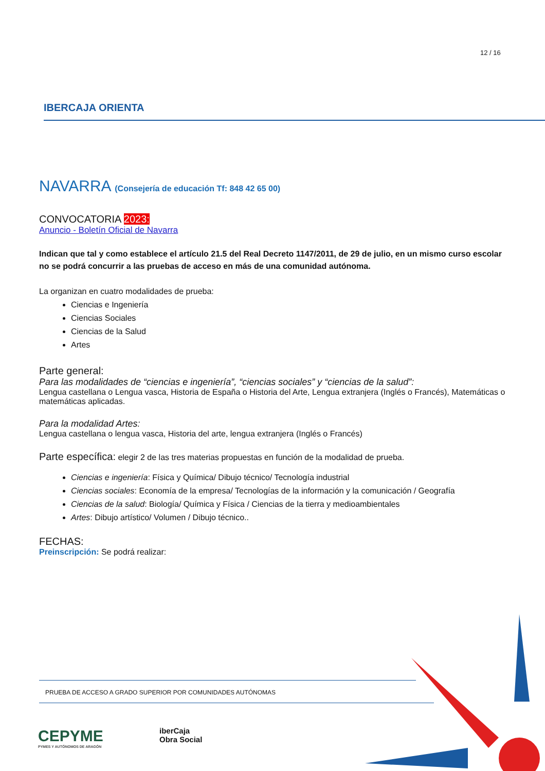12 / 16
IBERCAJA ORIENTA
NAVARRA (Consejería de educación Tf: 848 42 65 00)
CONVOCATORIA 2023:
Anuncio - Boletín Oficial de Navarra
Indican que tal y como establece el artículo 21.5 del Real Decreto 1147/2011, de 29 de julio, en un mismo curso escolar no se podrá concurrir a las pruebas de acceso en más de una comunidad autónoma.
La organizan en cuatro modalidades de prueba:
Ciencias e Ingeniería
Ciencias Sociales
Ciencias de la Salud
Artes
Parte general:
Para las modalidades de “ciencias e ingeniería”, “ciencias sociales” y “ciencias de la salud”:
Lengua castellana o Lengua vasca, Historia de España o Historia del Arte, Lengua extranjera (Inglés o Francés), Matemáticas o matemáticas aplicadas.
Para la modalidad Artes:
Lengua castellana o lengua vasca, Historia del arte, lengua extranjera (Inglés o Francés)
Parte específica: elegir 2 de las tres materias propuestas en función de la modalidad de prueba.
Ciencias e ingeniería: Física y Química/ Dibujo técnico/ Tecnología industrial
Ciencias sociales: Economía de la empresa/ Tecnologías de la información y la comunicación / Geografía
Ciencias de la salud: Biología/ Química y Física / Ciencias de la tierra y medioambientales
Artes: Dibujo artístico/ Volumen / Dibujo técnico..
FECHAS:
Preinscripción: Se podrá realizar:
PRUEBA DE ACCESO A GRADO SUPERIOR POR COMUNIDADES AUTÓNOMAS
CEPYME
PYMES Y AUTÓNOMOS DE ARAGÓN
iberCaja
Obra Social